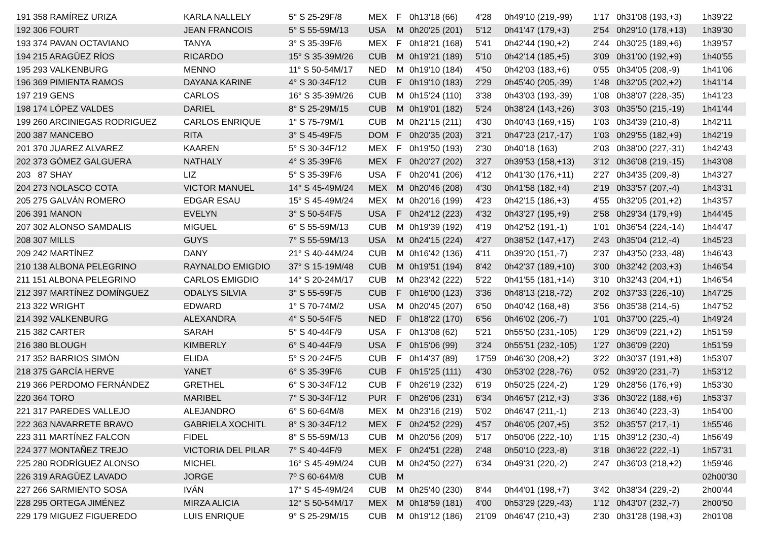| 191 358 RAMÍREZ URIZA | KARLA NALLELY | 5° S 25-29F/8 | MEX | F | 0h13'18 (66) | 4'28 | 0h49'10 (219,-99) | 1'17 | 0h31'08 (193,+3) | 1h39'22 |
| 192 306 FOURT | JEAN FRANCOIS | 5° S 55-59M/13 | USA | M | 0h20'25 (201) | 5'12 | 0h41'47 (179,+3) | 2'54 | 0h29'10 (178,+13) | 1h39'30 |
| 193 374 PAVAN OCTAVIANO | TANYA | 3° S 35-39F/6 | MEX | F | 0h18'21 (168) | 5'41 | 0h42'44 (190,+2) | 2'44 | 0h30'25 (189,+6) | 1h39'57 |
| 194 215 ARAGÜEZ RÍOS | RICARDO | 15° S 35-39M/26 | CUB | M | 0h19'21 (189) | 5'10 | 0h42'14 (185,+5) | 3'09 | 0h31'00 (192,+9) | 1h40'55 |
| 195 293 VALKENBURG | MENNO | 11° S 50-54M/17 | NED | M | 0h19'10 (184) | 4'50 | 0h42'03 (183,+6) | 0'55 | 0h34'05 (208,-9) | 1h41'06 |
| 196 369 PIMIENTA RAMOS | DAYANA KARINE | 4° S 30-34F/12 | CUB | F | 0h19'10 (183) | 2'29 | 0h45'40 (205,-39) | 1'48 | 0h32'05 (202,+2) | 1h41'14 |
| 197 219 GENS | CARLOS | 16° S 35-39M/26 | CUB | M | 0h15'24 (110) | 3'38 | 0h43'03 (193,-39) | 1'08 | 0h38'07 (228,-35) | 1h41'23 |
| 198 174 LÓPEZ VALDES | DARIEL | 8° S 25-29M/15 | CUB | M | 0h19'01 (182) | 5'24 | 0h38'24 (143,+26) | 3'03 | 0h35'50 (215,-19) | 1h41'44 |
| 199 260 ARCINIEGAS RODRIGUEZ | CARLOS ENRIQUE | 1° S 75-79M/1 | CUB | M | 0h21'15 (211) | 4'30 | 0h40'43 (169,+15) | 1'03 | 0h34'39 (210,-8) | 1h42'11 |
| 200 387 MANCEBO | RITA | 3° S 45-49F/5 | DOM | F | 0h20'35 (203) | 3'21 | 0h47'23 (217,-17) | 1'03 | 0h29'55 (182,+9) | 1h42'19 |
| 201 370 JUAREZ ALVAREZ | KAAREN | 5° S 30-34F/12 | MEX | F | 0h19'50 (193) | 2'30 | 0h40'18 (163) | 2'03 | 0h38'00 (227,-31) | 1h42'43 |
| 202 373 GÓMEZ GALGUERA | NATHALY | 4° S 35-39F/6 | MEX | F | 0h20'27 (202) | 3'27 | 0h39'53 (158,+13) | 3'12 | 0h36'08 (219,-15) | 1h43'08 |
| 203 87 SHAY | LIZ | 5° S 35-39F/6 | USA | F | 0h20'41 (206) | 4'12 | 0h41'30 (176,+11) | 2'27 | 0h34'35 (209,-8) | 1h43'27 |
| 204 273 NOLASCO COTA | VICTOR MANUEL | 14° S 45-49M/24 | MEX | M | 0h20'46 (208) | 4'30 | 0h41'58 (182,+4) | 2'19 | 0h33'57 (207,-4) | 1h43'31 |
| 205 275 GALVÁN ROMERO | EDGAR ESAU | 15° S 45-49M/24 | MEX | M | 0h20'16 (199) | 4'23 | 0h42'15 (186,+3) | 4'55 | 0h32'05 (201,+2) | 1h43'57 |
| 206 391 MANON | EVELYN | 3° S 50-54F/5 | USA | F | 0h24'12 (223) | 4'32 | 0h43'27 (195,+9) | 2'58 | 0h29'34 (179,+9) | 1h44'45 |
| 207 302 ALONSO SAMDALIS | MIGUEL | 6° S 55-59M/13 | CUB | M | 0h19'39 (192) | 4'19 | 0h42'52 (191,-1) | 1'01 | 0h36'54 (224,-14) | 1h44'47 |
| 208 307 MILLS | GUYS | 7° S 55-59M/13 | USA | M | 0h24'15 (224) | 4'27 | 0h38'52 (147,+17) | 2'43 | 0h35'04 (212,-4) | 1h45'23 |
| 209 242 MARTÍNEZ | DANY | 21° S 40-44M/24 | CUB | M | 0h16'42 (136) | 4'11 | 0h39'20 (151,-7) | 2'37 | 0h43'50 (233,-48) | 1h46'43 |
| 210 138 ALBONA PELEGRINO | RAYNALDO EMIGDIO | 37° S 15-19M/48 | CUB | M | 0h19'51 (194) | 8'42 | 0h42'37 (189,+10) | 3'00 | 0h32'42 (203,+3) | 1h46'54 |
| 211 151 ALBONA PELEGRINO | CARLOS EMIGDIO | 14° S 20-24M/17 | CUB | M | 0h23'42 (222) | 5'22 | 0h41'55 (181,+14) | 3'10 | 0h32'43 (204,+1) | 1h46'54 |
| 212 397 MARTÍNEZ DOMÍNGUEZ | ODALYS SILVIA | 3° S 55-59F/5 | CUB | F | 0h16'00 (123) | 3'36 | 0h48'13 (218,-72) | 2'02 | 0h37'33 (226,-10) | 1h47'25 |
| 213 322 WRIGHT | EDWARD | 1° S 70-74M/2 | USA | M | 0h20'45 (207) | 6'50 | 0h40'42 (168,+8) | 3'56 | 0h35'38 (214,-5) | 1h47'52 |
| 214 392 VALKENBURG | ALEXANDRA | 4° S 50-54F/5 | NED | F | 0h18'22 (170) | 6'56 | 0h46'02 (206,-7) | 1'01 | 0h37'00 (225,-4) | 1h49'24 |
| 215 382 CARTER | SARAH | 5° S 40-44F/9 | USA | F | 0h13'08 (62) | 5'21 | 0h55'50 (231,-105) | 1'29 | 0h36'09 (221,+2) | 1h51'59 |
| 216 380 BLOUGH | KIMBERLY | 6° S 40-44F/9 | USA | F | 0h15'06 (99) | 3'24 | 0h55'51 (232,-105) | 1'27 | 0h36'09 (220) | 1h51'59 |
| 217 352 BARRIOS SIMÓN | ELIDA | 5° S 20-24F/5 | CUB | F | 0h14'37 (89) | 17'59 | 0h46'30 (208,+2) | 3'22 | 0h30'37 (191,+8) | 1h53'07 |
| 218 375 GARCÍA HERVE | YANET | 6° S 35-39F/6 | CUB | F | 0h15'25 (111) | 4'30 | 0h53'02 (228,-76) | 0'52 | 0h39'20 (231,-7) | 1h53'12 |
| 219 366 PERDOMO FERNÁNDEZ | GRETHEL | 6° S 30-34F/12 | CUB | F | 0h26'19 (232) | 6'19 | 0h50'25 (224,-2) | 1'29 | 0h28'56 (176,+9) | 1h53'30 |
| 220 364 TORO | MARIBEL | 7° S 30-34F/12 | PUR | F | 0h26'06 (231) | 6'34 | 0h46'57 (212,+3) | 3'36 | 0h30'22 (188,+6) | 1h53'37 |
| 221 317 PAREDES VALLEJO | ALEJANDRO | 6° S 60-64M/8 | MEX | M | 0h23'16 (219) | 5'02 | 0h46'47 (211,-1) | 2'13 | 0h36'40 (223,-3) | 1h54'00 |
| 222 363 NAVARRETE BRAVO | GABRIELA XOCHITL | 8° S 30-34F/12 | MEX | F | 0h24'52 (229) | 4'57 | 0h46'05 (207,+5) | 3'52 | 0h35'57 (217,-1) | 1h55'46 |
| 223 311 MARTÍNEZ FALCON | FIDEL | 8° S 55-59M/13 | CUB | M | 0h20'56 (209) | 5'17 | 0h50'06 (222,-10) | 1'15 | 0h39'12 (230,-4) | 1h56'49 |
| 224 377 MONTAÑEZ TREJO | VICTORIA DEL PILAR | 7° S 40-44F/9 | MEX | F | 0h24'51 (228) | 2'48 | 0h50'10 (223,-8) | 3'18 | 0h36'22 (222,-1) | 1h57'31 |
| 225 280 RODRÍGUEZ ALONSO | MICHEL | 16° S 45-49M/24 | CUB | M | 0h24'50 (227) | 6'34 | 0h49'31 (220,-2) | 2'47 | 0h36'03 (218,+2) | 1h59'46 |
| 226 319 ARAGÜEZ LAVADO | JORGE | 7º S 60-64M/8 | CUB | M | | | | | | 02h00'30 |
| 227 266 SARMIENTO SOSA | IVÁN | 17° S 45-49M/24 | CUB | M | 0h25'40 (230) | 8'44 | 0h44'01 (198,+7) | 3'42 | 0h38'34 (229,-2) | 2h00'44 |
| 228 295 ORTEGA JIMÉNEZ | MIRZA ALICIA | 12° S 50-54M/17 | MEX | M | 0h18'59 (181) | 4'00 | 0h53'29 (229,-43) | 1'12 | 0h43'07 (232,-7) | 2h00'50 |
| 229 179 MIGUEZ FIGUEREDO | LUIS ENRIQUE | 9° S 25-29M/15 | CUB | M | 0h19'12 (186) | 21'09 | 0h46'47 (210,+3) | 2'30 | 0h31'28 (198,+3) | 2h01'08 |